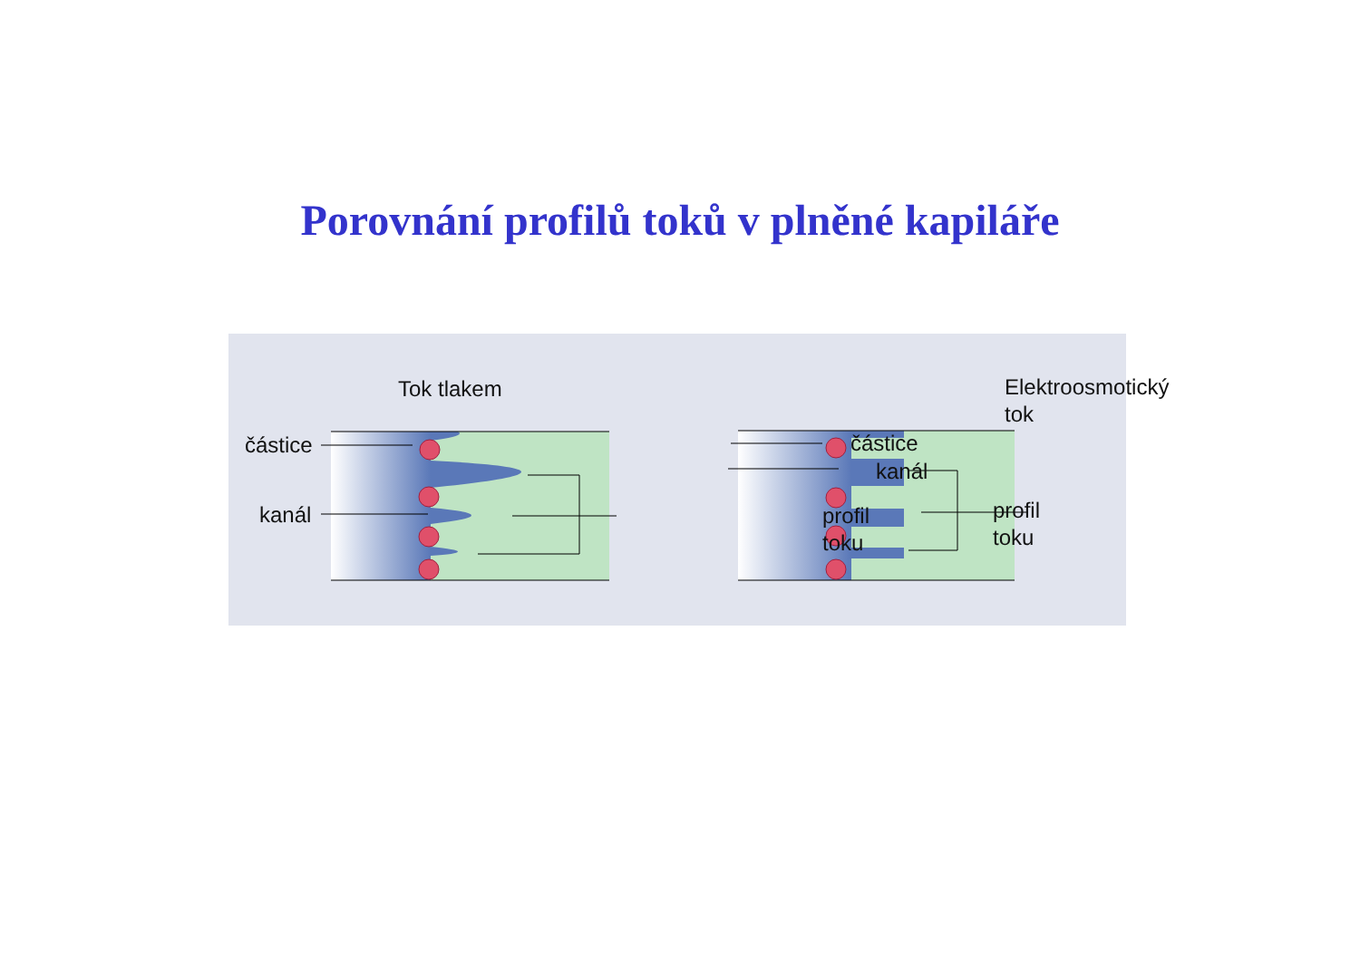Porovnání profilů toků v plněné kapiláře
Tok tlakem Elektroosmotický tok
částice
kanál
profil
toku
částice
kanál
profil
toku